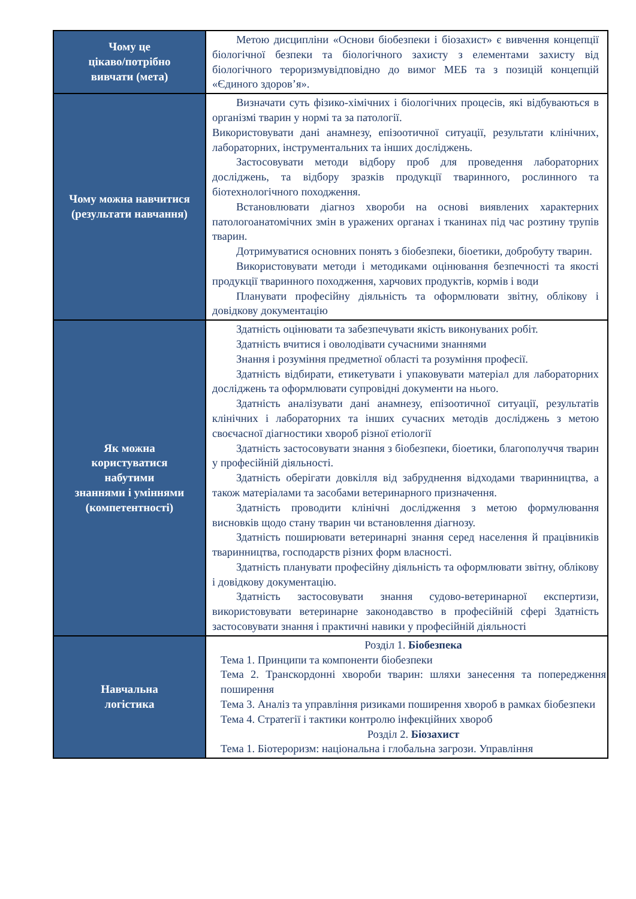| Чому це цікаво/потрібно вивчати (мета) | Метою дисципліни «Основи біобезпеки і біозахист» є вивчення концепції біологічної безпеки та біологічного захисту з елементами захисту від біологічного тероризмувідповідно до вимог МЕБ та з позицій концепцій «Єдиного здоров’я». |
| Чому можна навчитися (результати навчання) | Визначати суть фізико-хімічних і біологічних процесів, які відбуваються в організмі тварин у нормі та за патології. Використовувати дані анамнезу, епізоотичної ситуації, результати клінічних, лабораторних, інструментальних та інших досліджень. Застосовувати методи відбору проб для проведення лабораторних досліджень, та відбору зразків продукції тваринного, рослинного та біотехнологічного походження. Встановлювати діагноз хвороби на основі виявлених характерних патологоанатомічних змін в уражених органах і тканинах під час розтину трупів тварин. Дотримуватися основних понять з біобезпеки, біоетики, добробуту тварин. Використовувати методи і методиками оцінювання безпечності та якості продукції тваринного походження, харчових продуктів, кормів і води Планувати професійну діяльність та оформлювати звітну, облікову і довідкову документацію |
| Як можна користуватися набутими знаннями і уміннями (компетентності) | Здатність оцінювати та забезпечувати якість виконуваних робіт. Здатність вчитися і оволодівати сучасними знаннями Знання і розуміння предметної області та розуміння професії. Здатність відбирати, етикетувати і упаковувати матеріал для лабораторних досліджень та оформлювати супровідні документи на нього. Здатність аналізувати дані анамнезу, епізоотичної ситуації, результатів клінічних і лабораторних та інших сучасних методів досліджень з метою своєчасної діагностики хвороб різної етіології Здатність застосовувати знання з біобезпеки, біоетики, благополуччя тварин у професійній діяльності. Здатність оберігати довкілля від забруднення відходами тваринництва, а також матеріалами та засобами ветеринарного призначення. Здатність проводити клінічні дослідження з метою формулювання висновків щодо стану тварин чи встановлення діагнозу. Здатність поширювати ветеринарні знання серед населення й працівників тваринництва, господарств різних форм власності. Здатність планувати професійну діяльність та оформлювати звітну, облікову і довідкову документацію. Здатність застосовувати знання судово-ветеринарної експертизи, використовувати ветеринарне законодавство в професійній сфері Здатність застосовувати знання і практичні навики у професійній діяльності |
| Навчальна логістика | Розділ 1. Біобезпека Тема 1. Принципи та компоненти біобезпеки Тема 2. Транскордонні хвороби тварин: шляхи занесення та попередження поширення Тема 3. Аналіз та управління ризиками поширення хвороб в рамках біобезпеки Тема 4. Стратегії і тактики контролю інфекційних хвороб Розділ 2. Біозахист Тема 1. Біотероризм: національна і глобальна загрози. Управління |